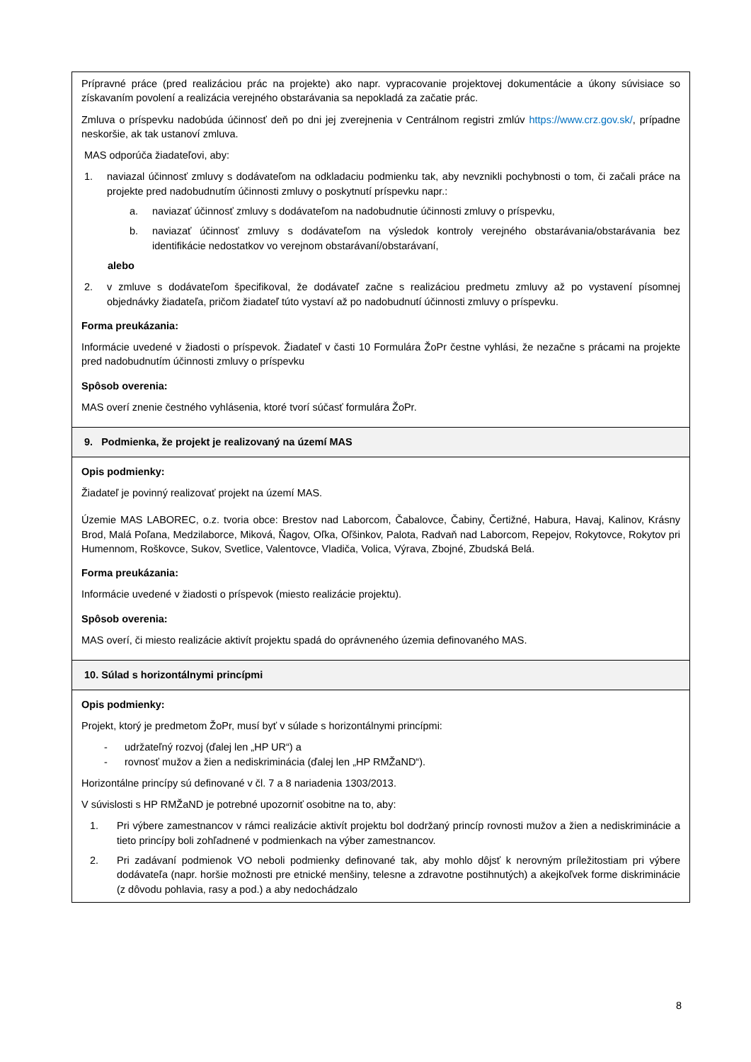| Prípravné práce (pred realizáciou prác na projekte) ako napr. vypracovanie projektovej dokumentácie a úkony súvisiace so získavaním povolení a realizácia verejného obstarávania sa nepokladá za začatie prác. Zmluva o príspevku nadobúda účinnosť deň po dni jej zverejnenia v Centrálnom registri zmlúv https://www.crz.gov.sk/ , prípadne neskoršie, ak tak ustanoví zmluva. MAS odporúča žiadateľovi, aby: 1. naviazal účinnosť zmluvy s dodávateľom na odkladaciu podmienku tak, aby nevznikli pochybnosti o tom, či začali práce na projekte pred nadobudnutím účinnosti zmluvy o poskytnutí príspevku napr.: a. naviazať účinnosť zmluvy s dodávateľom na nadobudnutie účinnosti zmluvy o príspevku, b. naviazať účinnosť zmluvy s dodávateľom na výsledok kontroly verejného obstarávania/obstarávania bez identifikácie nedostatkov vo verejnom obstarávaní/obstarávaní, alebo 2. v zmluve s dodávateľom špecifikoval, že dodávateľ začne s realizáciou predmetu zmluvy až po vystavení písomnej objednávky žiadateľa, pričom žiadateľ túto vystaví až po nadobudnutí účinnosti zmluvy o príspevku. Forma preukázania: Informácie uvedené v žiadosti o príspevok. Žiadateľ v časti 10 Formulára ŽoPr čestne vyhlási, že nezačne s prácami na projekte pred nadobudnutím účinnosti zmluvy o príspevku Spôsob overenia: MAS overí znenie čestného vyhlásenia, ktoré tvorí súčasť formulára ŽoPr. |
| 9. Podmienka, že projekt je realizovaný na území MAS |
| Opis podmienky: Žiadateľ je povinný realizovať projekt na území MAS. Územie MAS LABOREC, o.z. tvoria obce: Brestov nad Laborcom, Čabalovce, Čabiny, Čertižné, Habura, Havaj, Kalinov, Krásny Brod, Malá Poľana, Medzilaborce, Miková, Ňagov, Oľka, Oľšinkov, Palota, Radvaň nad Laborcom, Repejov, Rokytovce, Rokytov pri Humennom, Roškovce, Sukov, Svetlice, Valentovce, Vladiča, Volica, Výrava, Zbojné, Zbudská Belá. Forma preukázania: Informácie uvedené v žiadosti o príspevok (miesto realizácie projektu). Spôsob overenia: MAS overí, či miesto realizácie aktivít projektu spadá do oprávneného územia definovaného MAS. |
| 10. Súlad s horizontálnymi princípmi |
| Opis podmienky: Projekt, ktorý je predmetom ŽoPr, musí byť v súlade s horizontálnymi princípmi: - udržateľný rozvoj (ďalej len „HP UR“) a - rovnosť mužov a žien a nediskriminácia (ďalej len „HP RMŽaND“). Horizontálne princípy sú definované v čl. 7 a 8 nariadenia 1303/2013. V súvislosti s HP RMŽaND je potrebné upozorniť osobitne na to, aby: 1. Pri výbere zamestnancov v rámci realizácie aktivít projektu bol dodržaný princíp rovnosti mužov a žien a nediskriminácie a tieto princípy boli zohľadnené v podmienkach na výber zamestnancov. 2. Pri zadávaní podmienok VO neboli podmienky definované tak, aby mohlo dôjsť k nerovným príležitostiam pri výbere dodávateľa (napr. horšie možnosti pre etnické menšiny, telesne a zdravotne postihnutých) a akejkoľvek forme diskriminácie (z dôvodu pohlavia, rasy a pod.) a aby nedochádzalo |
8